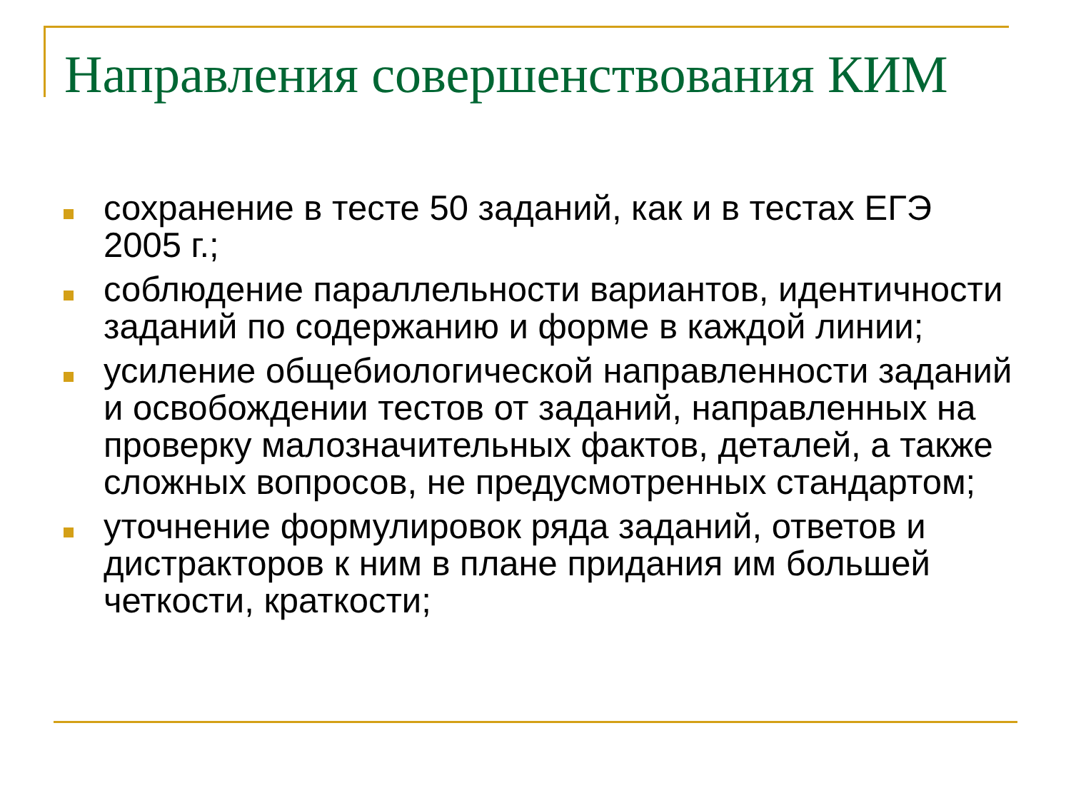Направления совершенствования КИМ
сохранение в тесте 50 заданий, как и в тестах ЕГЭ 2005 г.;
соблюдение параллельности вариантов, идентичности заданий по содержанию и форме в каждой линии;
усиление общебиологической направленности заданий и освобождении тестов от заданий, направленных на проверку малозначительных фактов, деталей, а также сложных вопросов, не предусмотренных стандартом;
уточнение формулировок ряда заданий, ответов и дистракторов к ним в плане придания им большей четкости, краткости;